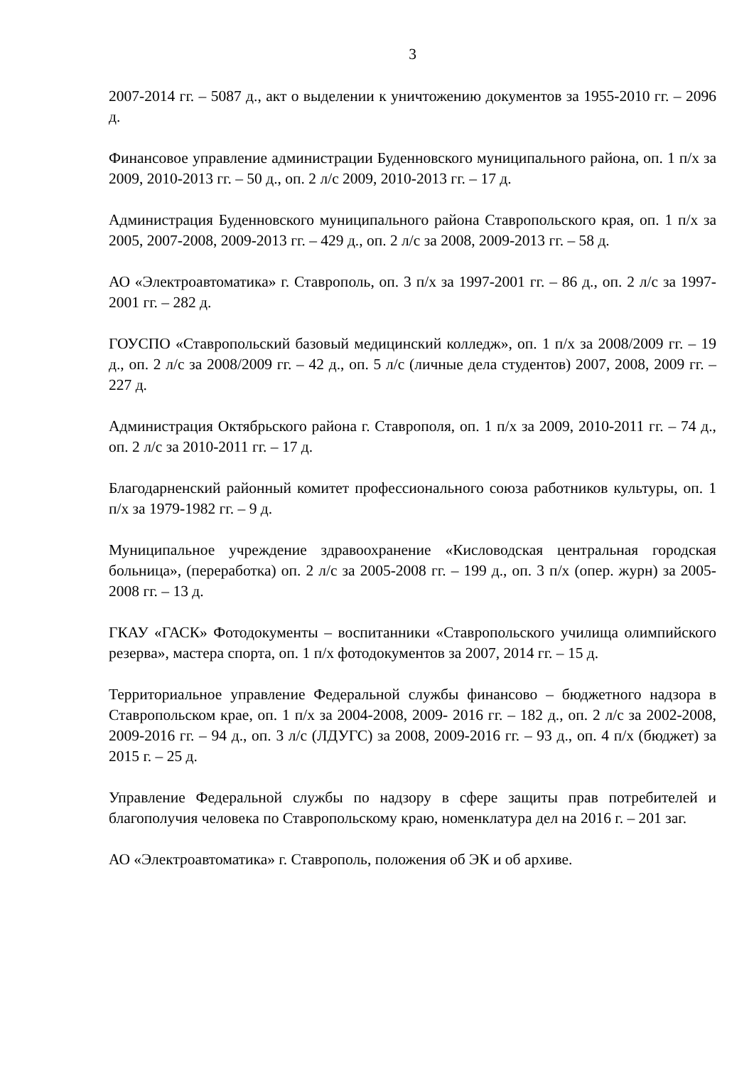3
2007-2014 гг. – 5087 д., акт о выделении к уничтожению документов за 1955-2010 гг. – 2096 д.
Финансовое управление администрации Буденновского муниципального района, оп. 1 п/х за 2009, 2010-2013 гг. – 50 д., оп. 2 л/с 2009, 2010-2013 гг. – 17 д.
Администрация Буденновского муниципального района Ставропольского края, оп. 1 п/х за 2005, 2007-2008, 2009-2013 гг. – 429 д., оп. 2 л/с за 2008, 2009-2013 гг. – 58 д.
АО «Электроавтоматика» г. Ставрополь, оп. 3 п/х за 1997-2001 гг. – 86 д., оп. 2 л/с за 1997-2001 гг. – 282 д.
ГОУСПО «Ставропольский базовый медицинский колледж», оп. 1 п/х за 2008/2009 гг. – 19 д., оп. 2 л/с за 2008/2009 гг. – 42 д., оп. 5 л/с (личные дела студентов) 2007, 2008, 2009 гг. – 227 д.
Администрация Октябрьского района г. Ставрополя, оп. 1 п/х за 2009, 2010-2011 гг. – 74 д., оп. 2 л/с за 2010-2011 гг. – 17 д.
Благодарненский районный комитет профессионального союза работников культуры, оп. 1 п/х за 1979-1982 гг. – 9 д.
Муниципальное учреждение здравоохранение «Кисловодская центральная городская больница», (переработка) оп. 2 л/с за 2005-2008 гг. – 199 д., оп. 3 п/х (опер. журн) за 2005-2008 гг. – 13 д.
ГКАУ «ГАСК» Фотодокументы – воспитанники «Ставропольского училища олимпийского резерва», мастера спорта, оп. 1 п/х фотодокументов за 2007, 2014 гг. – 15 д.
Территориальное управление Федеральной службы финансово – бюджетного надзора в Ставропольском крае, оп. 1 п/х за 2004-2008, 2009- 2016 гг. – 182 д., оп. 2 л/с за 2002-2008, 2009-2016 гг. – 94 д., оп. 3 л/с (ЛДУГС) за 2008, 2009-2016 гг. – 93 д., оп. 4 п/х (бюджет) за 2015 г. – 25 д.
Управление Федеральной службы по надзору в сфере защиты прав потребителей и благополучия человека по Ставропольскому краю, номенклатура дел на 2016 г. – 201 заг.
АО «Электроавтоматика» г. Ставрополь, положения об ЭК и об архиве.